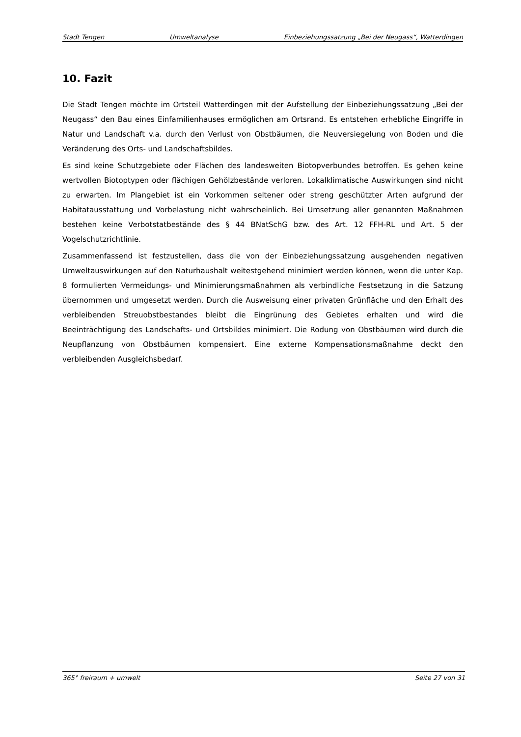Stadt Tengen Umweltanalyse Einbeziehungssatzung „Bei der Neugass“, Watterdingen
10. Fazit
Die Stadt Tengen möchte im Ortsteil Watterdingen mit der Aufstellung der Einbeziehungssatzung „Bei der Neugass“ den Bau eines Einfamilienhauses ermöglichen am Ortsrand. Es entstehen erhebliche Eingriffe in Natur und Landschaft v.a. durch den Verlust von Obstbäumen, die Neuversiegelung von Boden und die Veränderung des Orts- und Landschaftsbildes.
Es sind keine Schutzgebiete oder Flächen des landesweiten Biotopverbundes betroffen. Es gehen keine wertvollen Biotoptypen oder flächigen Gehölzbestände verloren. Lokalklimatische Auswirkungen sind nicht zu erwarten. Im Plangebiet ist ein Vorkommen seltener oder streng geschützter Arten aufgrund der Habitatausstattung und Vorbelastung nicht wahrscheinlich. Bei Umsetzung aller genannten Maßnahmen bestehen keine Verbotstatbestände des § 44 BNatSchG bzw. des Art. 12 FFH-RL und Art. 5 der Vogelschutzrichtlinie.
Zusammenfassend ist festzustellen, dass die von der Einbeziehungssatzung ausgehenden negativen Umweltauswirkungen auf den Naturhaushalt weitestgehend minimiert werden können, wenn die unter Kap. 8 formulierten Vermeidungs- und Minimierungsmaßnahmen als verbindliche Festsetzung in die Satzung übernommen und umgesetzt werden. Durch die Ausweisung einer privaten Grünfläche und den Erhalt des verbleibenden Streuobstbestandes bleibt die Eingrünung des Gebietes erhalten und wird die Beeinträchtigung des Landschafts- und Ortsbildes minimiert. Die Rodung von Obstbäumen wird durch die Neupflanzung von Obstbäumen kompensiert. Eine externe Kompensationsmaßnahme deckt den verbleibenden Ausgleichsbedarf.
365° freiraum + umwelt Seite 27 von 31